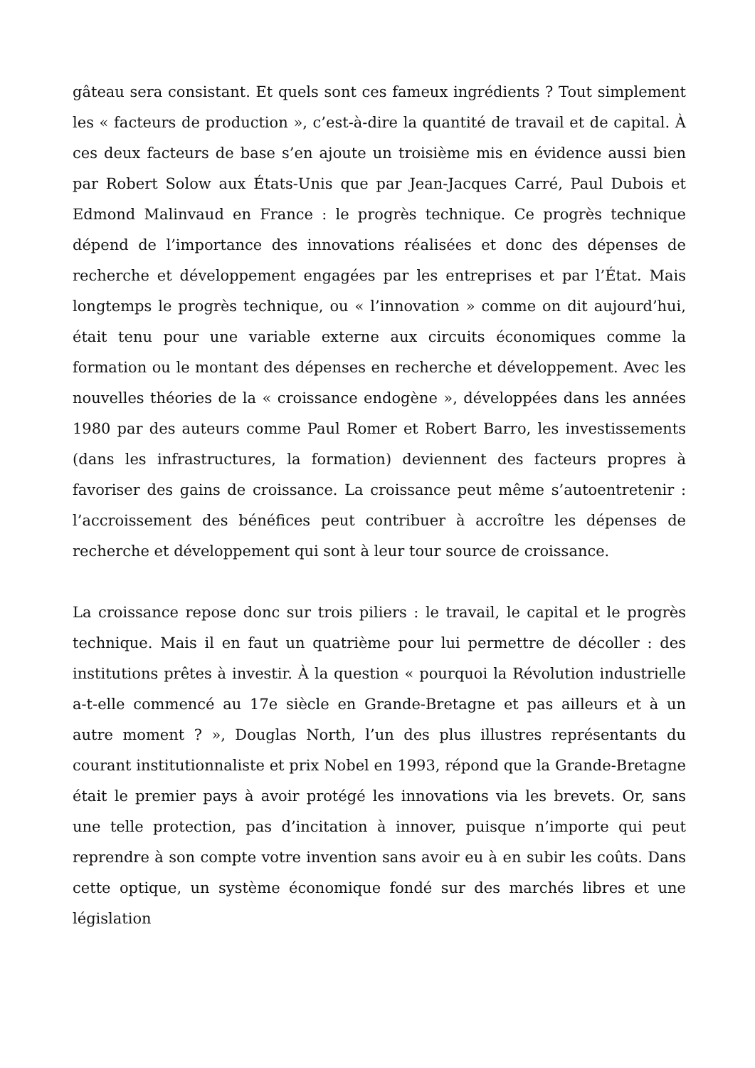gâteau sera consistant. Et quels sont ces fameux ingrédients ? Tout simplement les « facteurs de production », c’est-à-dire la quantité de travail et de capital. À ces deux facteurs de base s’en ajoute un troisième mis en évidence aussi bien par Robert Solow aux États-Unis que par Jean-Jacques Carré, Paul Dubois et Edmond Malinvaud en France : le progrès technique. Ce progrès technique dépend de l’importance des innovations réalisées et donc des dépenses de recherche et développement engagées par les entreprises et par l’État. Mais longtemps le progrès technique, ou « l’innovation » comme on dit aujourd’hui, était tenu pour une variable externe aux circuits économiques comme la formation ou le montant des dépenses en recherche et développement. Avec les nouvelles théories de la « croissance endogène », développées dans les années 1980 par des auteurs comme Paul Romer et Robert Barro, les investissements (dans les infrastructures, la formation) deviennent des facteurs propres à favoriser des gains de croissance. La croissance peut même s’autoentretenir : l’accroissement des bénéfices peut contribuer à accroître les dépenses de recherche et développement qui sont à leur tour source de croissance.
La croissance repose donc sur trois piliers : le travail, le capital et le progrès technique. Mais il en faut un quatrième pour lui permettre de décoller : des institutions prêtes à investir. À la question « pourquoi la Révolution industrielle a-t-elle commencé au 17e siècle en Grande-Bretagne et pas ailleurs et à un autre moment ? », Douglas North, l’un des plus illustres représentants du courant institutionnaliste et prix Nobel en 1993, répond que la Grande-Bretagne était le premier pays à avoir protégé les innovations via les brevets. Or, sans une telle protection, pas d’incitation à innover, puisque n’importe qui peut reprendre à son compte votre invention sans avoir eu à en subir les coûts. Dans cette optique, un système économique fondé sur des marchés libres et une législation